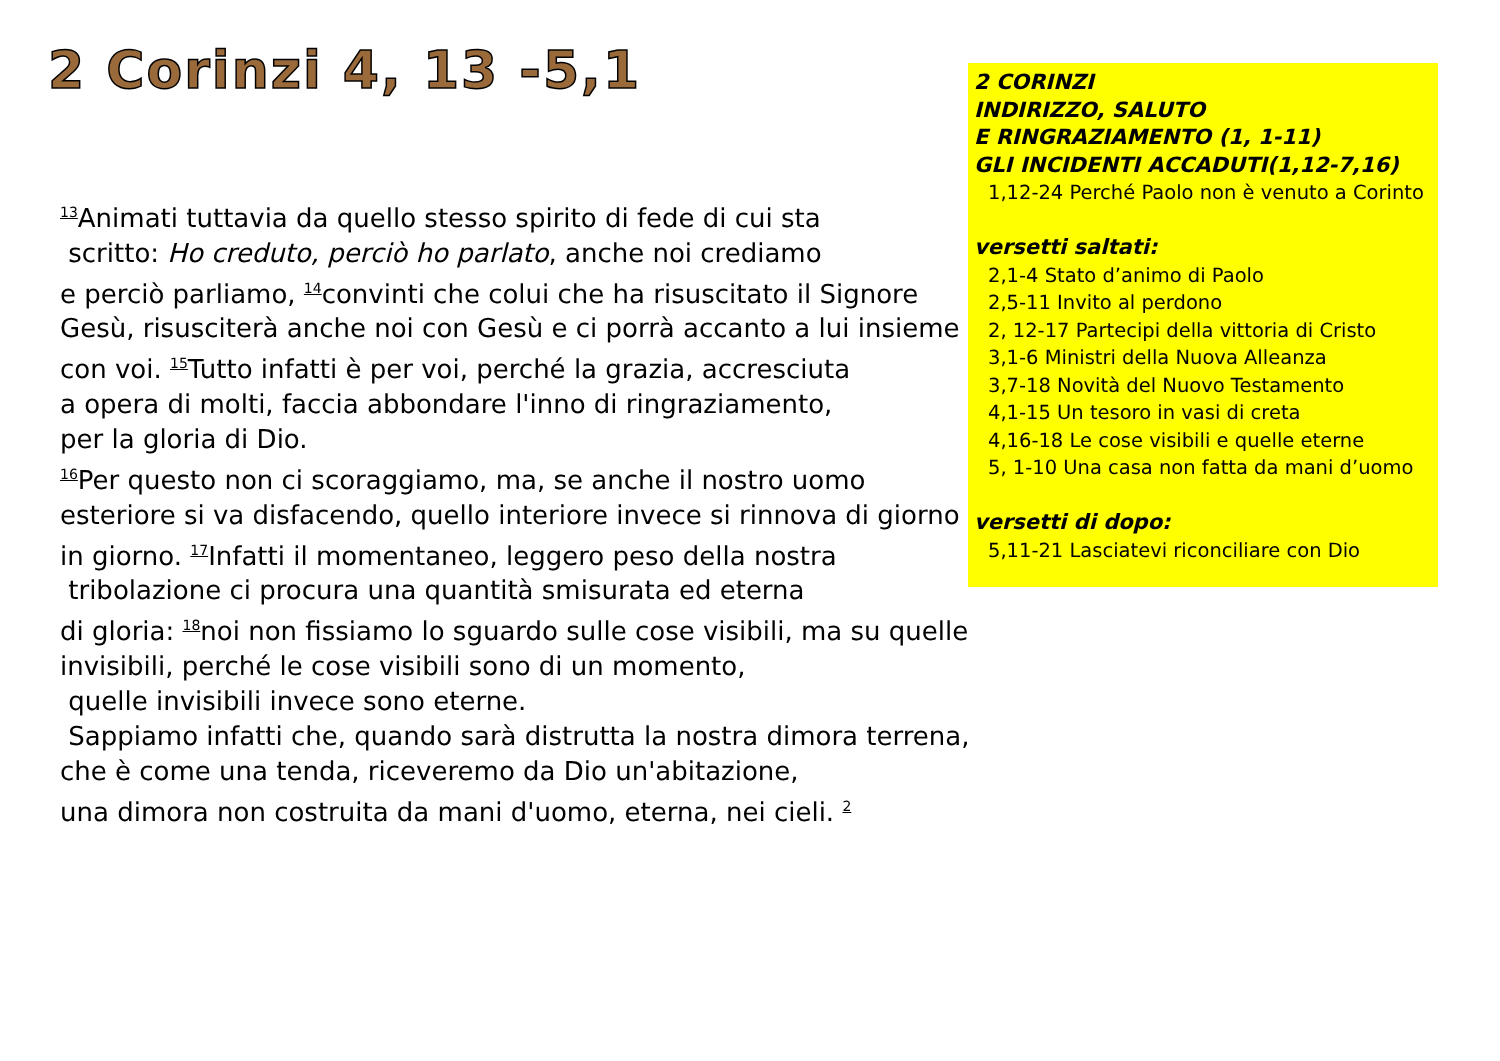2 Corinzi 4, 13 -5,1
<sup>13</sup> Animati tuttavia da quello stesso spirito di fede di cui sta
scritto: Ho creduto, perciò ho parlato, anche noi crediamo
e perciò parliamo, <sup>14</sup>convinti che colui che ha risuscitato il Signore
Gesù, risusciterà anche noi con Gesù e ci porrà accanto a lui insieme
con voi. <sup>15</sup>Tutto infatti è per voi, perché la grazia, accresciuta
a opera di molti, faccia abbondare l'inno di ringraziamento,
per la gloria di Dio.
<sup>16</sup> Per questo non ci scoraggiamo, ma, se anche il nostro uomo
esteriore si va disfacendo, quello interiore invece si rinnova di giorno
in giorno. <sup>17</sup>Infatti il momentaneo, leggero peso della nostra
tribolazione ci procura una quantità smisurata ed eterna
di gloria: <sup>18</sup>noi non fissiamo lo sguardo sulle cose visibili, ma su quelle
invisibili, perché le cose visibili sono di un momento,
quelle invisibili invece sono eterne.
Sappiamo infatti che, quando sarà distrutta la nostra dimora terrena,
che è come una tenda, riceveremo da Dio un'abitazione,
una dimora non costruita da mani d'uomo, eterna, nei cieli. <sup>2</sup>
2 CORINZI
INDIRIZZO, SALUTO
E RINGRAZIAMENTO (1, 1-11)
GLI INCIDENTI ACCADUTI(1,12-7,16)
1,12-24 Perché Paolo non è venuto a Corinto
versetti saltati:
2,1-4 Stato d’animo di Paolo
2,5-11 Invito al perdono
2, 12-17 Partecipi della vittoria di Cristo
3,1-6 Ministri della Nuova Alleanza
3,7-18 Novità del Nuovo Testamento
4,1-15 Un tesoro in vasi di creta
4,16-18 Le cose visibili e quelle eterne
5, 1-10 Una casa non fatta da mani d’uomo
versetti di dopo:
5,11-21 Lasciatevi riconciliare con Dio